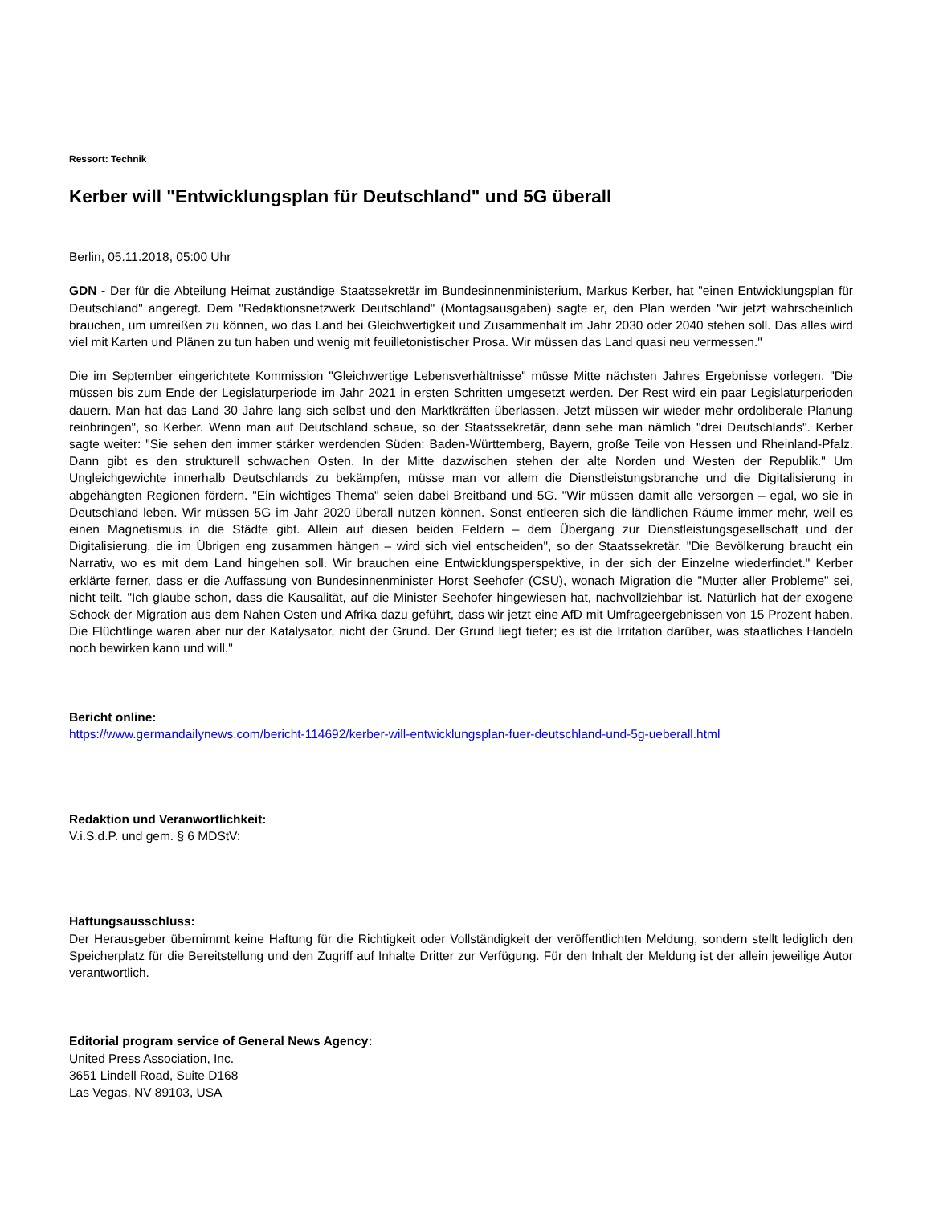Ressort: Technik
Kerber will "Entwicklungsplan für Deutschland" und 5G überall
Berlin, 05.11.2018, 05:00 Uhr
GDN - Der für die Abteilung Heimat zuständige Staatssekretär im Bundesinnenministerium, Markus Kerber, hat "einen Entwicklungsplan für Deutschland" angeregt. Dem "Redaktionsnetzwerk Deutschland" (Montagsausgaben) sagte er, den Plan werden "wir jetzt wahrscheinlich brauchen, um umreißen zu können, wo das Land bei Gleichwertigkeit und Zusammenhalt im Jahr 2030 oder 2040 stehen soll. Das alles wird viel mit Karten und Plänen zu tun haben und wenig mit feuilletonistischer Prosa. Wir müssen das Land quasi neu vermessen."
Die im September eingerichtete Kommission "Gleichwertige Lebensverhältnisse" müsse Mitte nächsten Jahres Ergebnisse vorlegen. "Die müssen bis zum Ende der Legislaturperiode im Jahr 2021 in ersten Schritten umgesetzt werden. Der Rest wird ein paar Legislaturperioden dauern. Man hat das Land 30 Jahre lang sich selbst und den Marktkräften überlassen. Jetzt müssen wir wieder mehr ordoliberale Planung reinbringen", so Kerber. Wenn man auf Deutschland schaue, so der Staatssekretär, dann sehe man nämlich "drei Deutschlands". Kerber sagte weiter: "Sie sehen den immer stärker werdenden Süden: Baden-Württemberg, Bayern, große Teile von Hessen und Rheinland-Pfalz. Dann gibt es den strukturell schwachen Osten. In der Mitte dazwischen stehen der alte Norden und Westen der Republik." Um Ungleichgewichte innerhalb Deutschlands zu bekämpfen, müsse man vor allem die Dienstleistungsbranche und die Digitalisierung in abgehängten Regionen fördern. "Ein wichtiges Thema" seien dabei Breitband und 5G. "Wir müssen damit alle versorgen – egal, wo sie in Deutschland leben. Wir müssen 5G im Jahr 2020 überall nutzen können. Sonst entleeren sich die ländlichen Räume immer mehr, weil es einen Magnetismus in die Städte gibt. Allein auf diesen beiden Feldern – dem Übergang zur Dienstleistungsgesellschaft und der Digitalisierung, die im Übrigen eng zusammen hängen – wird sich viel entscheiden", so der Staatssekretär. "Die Bevölkerung braucht ein Narrativ, wo es mit dem Land hingehen soll. Wir brauchen eine Entwicklungsperspektive, in der sich der Einzelne wiederfindet." Kerber erklärte ferner, dass er die Auffassung von Bundesinnenminister Horst Seehofer (CSU), wonach Migration die "Mutter aller Probleme" sei, nicht teilt. "Ich glaube schon, dass die Kausalität, auf die Minister Seehofer hingewiesen hat, nachvollziehbar ist. Natürlich hat der exogene Schock der Migration aus dem Nahen Osten und Afrika dazu geführt, dass wir jetzt eine AfD mit Umfrageergebnissen von 15 Prozent haben. Die Flüchtlinge waren aber nur der Katalysator, nicht der Grund. Der Grund liegt tiefer; es ist die Irritation darüber, was staatliches Handeln noch bewirken kann und will."
Bericht online:
https://www.germandailynews.com/bericht-114692/kerber-will-entwicklungsplan-fuer-deutschland-und-5g-ueberall.html
Redaktion und Veranwortlichkeit:
V.i.S.d.P. und gem. § 6 MDStV:
Haftungsausschluss:
Der Herausgeber übernimmt keine Haftung für die Richtigkeit oder Vollständigkeit der veröffentlichten Meldung, sondern stellt lediglich den Speicherplatz für die Bereitstellung und den Zugriff auf Inhalte Dritter zur Verfügung. Für den Inhalt der Meldung ist der allein jeweilige Autor verantwortlich.
Editorial program service of General News Agency:
United Press Association, Inc.
3651 Lindell Road, Suite D168
Las Vegas, NV 89103, USA